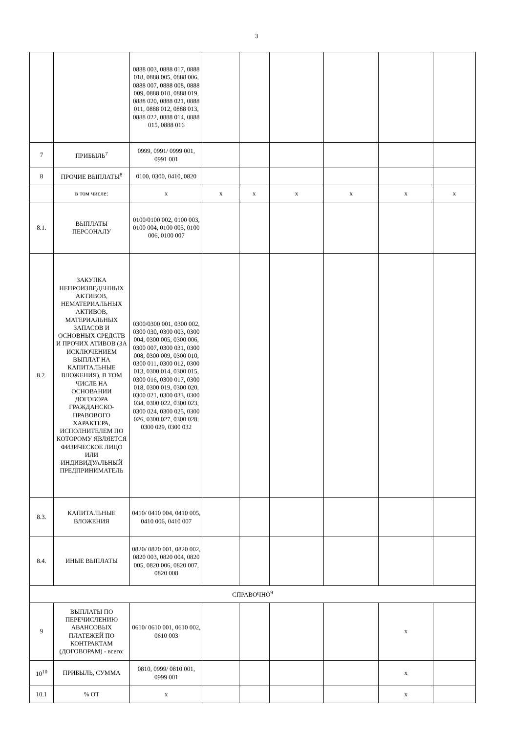3
| | | 0888 003, 0888 017, 0888 018, 0888 005, 0888 006, 0888 007, 0888 008, 0888 009, 0888 010, 0888 019, 0888 020, 0888 021, 0888 011, 0888 012, 0888 013, 0888 022, 0888 014, 0888 015, 0888 016 | | | | | | |
| 7 | ПРИБЫЛЬ<sup>7</sup> | 0999, 0991/ 0999 001, 0991 001 | | | | | | |
| 8 | ПРОЧИЕ ВЫПЛАТЫ<sup>8</sup> | 0100, 0300, 0410, 0820 | | | | | | |
| | в том числе: | x | x | x | x | x | x | x |
| 8.1. | ВЫПЛАТЫ ПЕРСОНАЛУ | 0100/0100 002, 0100 003, 0100 004, 0100 005, 0100 006, 0100 007 | | | | | | |
| 8.2. | ЗАКУПКА НЕПРОИЗВЕДЕННЫХ АКТИВОВ, НЕМАТЕРИАЛЬНЫХ АКТИВОВ, МАТЕРИАЛЬНЫХ ЗАПАСОВ И ОСНОВНЫХ СРЕДСТВ И ПРОЧИХ АТИВОВ (ЗА ИСКЛЮЧЕНИЕМ ВЫПЛАТ НА КАПИТАЛЬНЫЕ ВЛОЖЕНИЯ), В ТОМ ЧИСЛЕ НА ОСНОВАНИИ ДОГОВОРА ГРАЖДАНСКО-ПРАВОВОГО ХАРАКТЕРА, ИСПОЛНИТЕЛЕМ ПО КОТОРОМУ ЯВЛЯЕТСЯ ФИЗИЧЕСКОЕ ЛИЦО ИЛИ ИНДИВИДУАЛЬНЫЙ ПРЕДПРИНИМАТЕЛЬ | 0300/0300 001, 0300 002, 0300 030, 0300 003, 0300 004, 0300 005, 0300 006, 0300 007, 0300 031, 0300 008, 0300 009, 0300 010, 0300 011, 0300 012, 0300 013, 0300 014, 0300 015, 0300 016, 0300 017, 0300 018, 0300 019, 0300 020, 0300 021, 0300 033, 0300 034, 0300 022, 0300 023, 0300 024, 0300 025, 0300 026, 0300 027, 0300 028, 0300 029, 0300 032 | | | | | | |
| 8.3. | КАПИТАЛЬНЫЕ ВЛОЖЕНИЯ | 0410/ 0410 004, 0410 005, 0410 006, 0410 007 | | | | | | |
| 8.4. | ИНЫЕ ВЫПЛАТЫ | 0820/ 0820 001, 0820 002, 0820 003, 0820 004, 0820 005, 0820 006, 0820 007, 0820 008 | | | | | | |
| СПРАВОЧНО<sup>9</sup> | | | | | | | | |
| 9 | ВЫПЛАТЫ ПО ПЕРЕЧИСЛЕНИЮ АВАНСОВЫХ ПЛАТЕЖЕЙ ПО КОНТРАКТАМ (ДОГОВОРАМ) - всего: | 0610/ 0610 001, 0610 002, 0610 003 | | | | | x | |
| 10<sup>10</sup> | ПРИБЫЛЬ, СУММА | 0810, 0999/ 0810 001, 0999 001 | | | | | x | |
| 10.1 | % ОТ | x | | | | | x | |